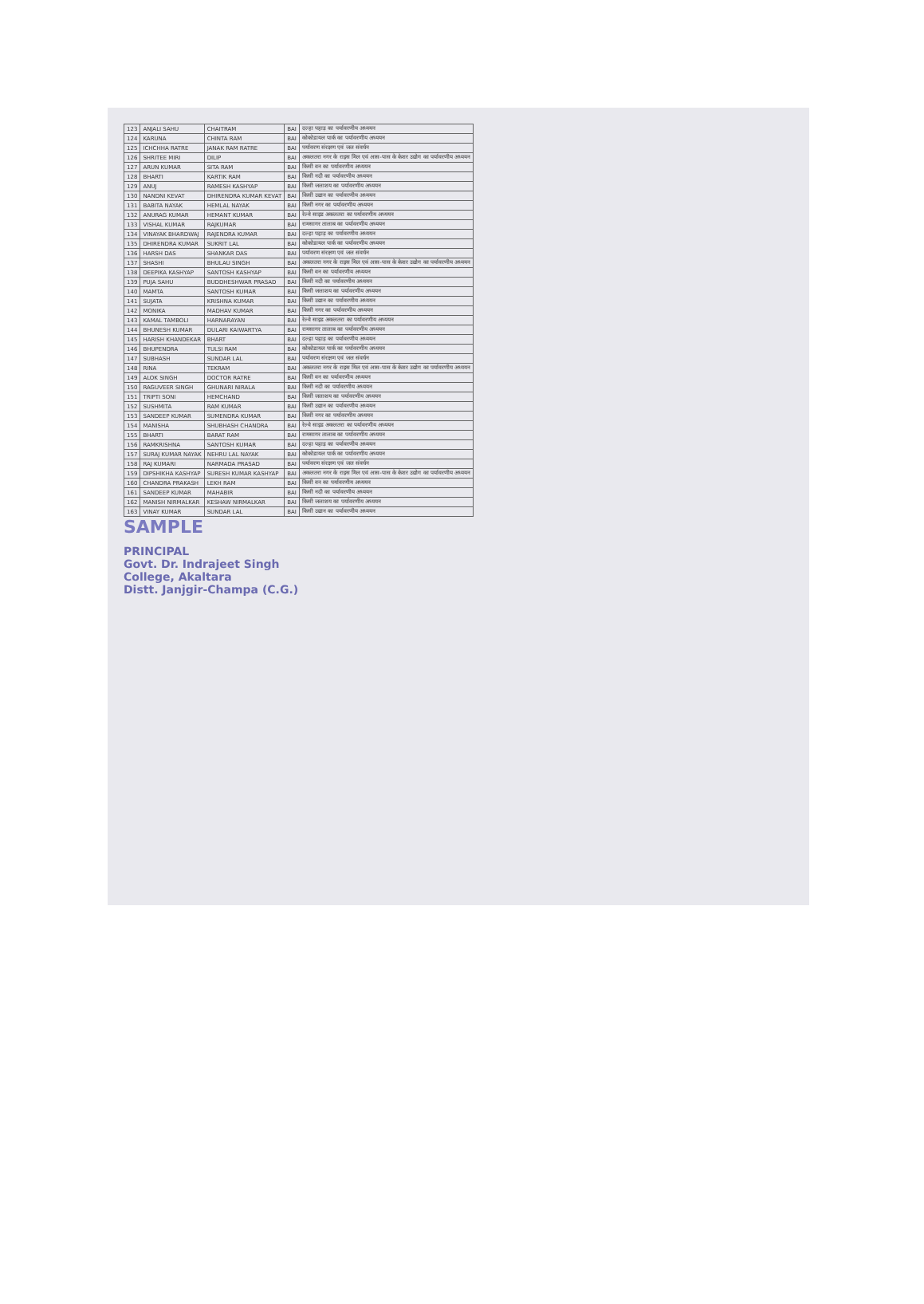| 123 | ANJALI SAHU | CHAITRAM | BAI | दल्हा पहाड़ का पर्यावरणीय अध्ययन |
| 124 | KARUNA | CHINTA RAM | BAI | कोकोडायल पार्क का पर्यावरणीय अध्ययन |
| 125 | ICHCHHA RATRE | JANAK RAM RATRE | BAI | पर्यावरण संरक्षण एवं जल संवर्धन |
| 126 | SHRITEE MIRI | DILIP | BAI | अकलतरा नगर के राइस मिल एवं आस-पास के केशर उद्योग का पर्यावरणीय अध्ययन |
| 127 | ARUN KUMAR | SITA RAM | BAI | किसी वन का पर्यावरणीय अध्ययन |
| 128 | BHARTI | KARTIK RAM | BAI | किसी नदी का पर्यावरणीय अध्ययन |
| 129 | ANUJ | RAMESH KASHYAP | BAI | किसी जलाशय का पर्यावरणीय अध्ययन |
| 130 | NANDNI KEVAT | DHIRENDRA KUMAR KEVAT | BAI | किसी उद्यान का पर्यावरणीय अध्ययन |
| 131 | BABITA NAYAK | HEMLAL NAYAK | BAI | किसी नगर का पर्यावरणीय अध्ययन |
| 132 | ANURAG KUMAR | HEMANT KUMAR | BAI | रेल्वे साइड अकलतरा का पर्यावरणीय अध्ययन |
| 133 | VISHAL KUMAR | RAJKUMAR | BAI | रामसागर तालाब का पर्यावरणीय अध्ययन |
| 134 | VINAYAK BHARDWAJ | RAJENDRA KUMAR | BAI | दल्हा पहाड़ का पर्यावरणीय अध्ययन |
| 135 | DHIRENDRA KUMAR | SUKRIT LAL | BAI | कोकोडायल पार्क का पर्यावरणीय अध्ययन |
| 136 | HARSH DAS | SHANKAR DAS | BAI | पर्यावरण संरक्षण एवं जल संवर्धन |
| 137 | SHASHI | BHULAU SINGH | BAI | अकलतरा नगर के राइस मिल एवं आस-पास के केशर उद्योग का पर्यावरणीय अध्ययन |
| 138 | DEEPIKA KASHYAP | SANTOSH KASHYAP | BAI | किसी वन का पर्यावरणीय अध्ययन |
| 139 | PUJA SAHU | BUDDHESHWAR PRASAD | BAI | किसी नदी का पर्यावरणीय अध्ययन |
| 140 | MAMTA | SANTOSH KUMAR | BAI | किसी जलाशय का पर्यावरणीय अध्ययन |
| 141 | SUJATA | KRISHNA KUMAR | BAI | किसी उद्यान का पर्यावरणीय अध्ययन |
| 142 | MONIKA | MADHAV KUMAR | BAI | किसी नगर का पर्यावरणीय अध्ययन |
| 143 | KAMAL TAMBOLI | HARNARAYAN | BAI | रेल्वे साइड अकलतरा का पर्यावरणीय अध्ययन |
| 144 | BHUNESH KUMAR | DULARI KAIWARTYA | BAI | रामसागर तालाब का पर्यावरणीय अध्ययन |
| 145 | HARISH KHANDEKAR | BHART | BAI | दल्हा पहाड़ का पर्यावरणीय अध्ययन |
| 146 | BHUPENDRA | TULSI RAM | BAI | कोकोडायल पार्क का पर्यावरणीय अध्ययन |
| 147 | SUBHASH | SUNDAR LAL | BAI | पर्यावरण संरक्षण एवं जल संवर्धन |
| 148 | RINA | TEKRAM | BAI | अकलतरा नगर के राइस मिल एवं आस-पास के केशर उद्योग का पर्यावरणीय अध्ययन |
| 149 | ALOK SINGH | DOCTOR RATRE | BAI | किसी वन का पर्यावरणीय अध्ययन |
| 150 | RAGUVEER SINGH | GHUNARI NIRALA | BAI | किसी नदी का पर्यावरणीय अध्ययन |
| 151 | TRIPTI SONI | HEMCHAND | BAI | किसी जलाशय का पर्यावरणीय अध्ययन |
| 152 | SUSHMITA | RAM KUMAR | BAI | किसी उद्यान का पर्यावरणीय अध्ययन |
| 153 | SANDEEP KUMAR | SUMENDRA KUMAR | BAI | किसी नगर का पर्यावरणीय अध्ययन |
| 154 | MANISHA | SHUBHASH CHANDRA | BAI | रेल्वे साइड अकलतरा का पर्यावरणीय अध्ययन |
| 155 | BHARTI | BARAT RAM | BAI | रामसागर तालाब का पर्यावरणीय अध्ययन |
| 156 | RAMKRISHNA | SANTOSH KUMAR | BAI | दल्हा पहाड़ का पर्यावरणीय अध्ययन |
| 157 | SURAJ KUMAR NAYAK | NEHRU LAL NAYAK | BAI | कोकोडायल पार्क का पर्यावरणीय अध्ययन |
| 158 | RAJ KUMARI | NARMADA PRASAD | BAI | पर्यावरण संरक्षण एवं जल संवर्धन |
| 159 | DIPSHIKHA KASHYAP | SURESH KUMAR KASHYAP | BAI | अकलतरा नगर के राइस मिल एवं आस-पास के केशर उद्योग का पर्यावरणीय अध्ययन |
| 160 | CHANDRA PRAKASH | LEKH RAM | BAI | किसी वन का पर्यावरणीय अध्ययन |
| 161 | SANDEEP KUMAR | MAHABIR | BAI | किसी नदी का पर्यावरणीय अध्ययन |
| 162 | MANISH NIRMALKAR | KESHAW NIRMALKAR | BAI | किसी जलाशय का पर्यावरणीय अध्ययन |
| 163 | VINAY KUMAR | SUNDAR LAL | BAI | किसी उद्यान का पर्यावरणीय अध्ययन |
SAMPLE
PRINCIPAL
Govt. Dr. Indrajeet Singh
College, Akaltara
Distt. Janjgir-Champa (C.G.)